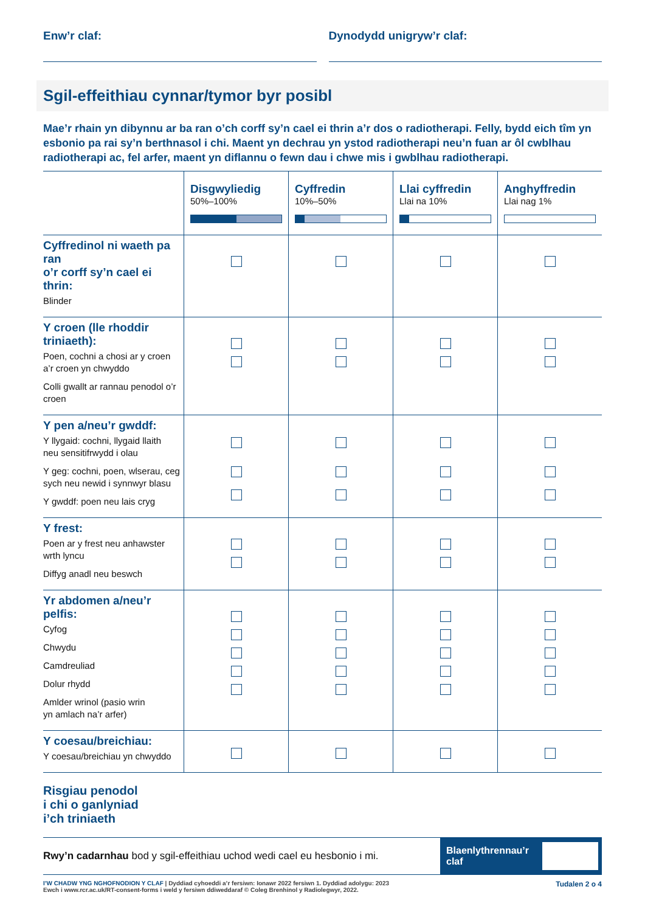Enw’r claf: Dynodydd unigryw’r claf:
Sgil-effeithiau cynnar/tymor byr posibl
Mae’r rhain yn dibynnu ar ba ran o’ch corff sy’n cael ei thrin a’r dos o radiotherapi. Felly, bydd eich tîm yn esbonio pa rai sy’n berthnasol i chi. Maent yn dechrau yn ystod radiotherapi neu’n fuan ar ôl cwblhau radiotherapi ac, fel arfer, maent yn diflannu o fewn dau i chwe mis i gwblhau radiotherapi.
| | Disgwyliedig 50%–100% | Cyffredin 10%–50% | Llai cyffredin Llai na 10% | Anghyffredin Llai nag 1% |
| --- | --- | --- | --- | --- |
| Cyffredinol ni waeth pa ran o’r corff sy’n cael ei thrin: Blinder | | | | |
| Y croen (lle rhoddir triniaeth): Poen, cochni a chosi ar y croen a’r croen yn chwyddo Colli gwallt ar rannau penodol o’r croen | | | | |
| Y pen a/neu’r gwddf: Y llygaid: cochni, llygaid llaith neu sensitifrwydd i olau Y geg: cochni, poen, wlserau, ceg sych neu newid i synnwyr blasu Y gwddf: poen neu lais cryg | | | | |
| Y frest: Poen ar y frest neu anhawster wrth lyncu Diffyg anadl neu beswch | | | | |
| Yr abdomen a/neu’r pelfis: Cyfog Chwydu Camdreuliad Dolur rhydd Amlder wrinol (pasio wrin yn amlach na’r arfer) | | | | |
| Y coesau/breichiau: Y coesau/breichiau yn chwyddo | | | | |
Risgiau penodol
i chi o ganlyniad
i’ch triniaeth
Rwy’n cadarnhau bod y sgil-effeithiau uchod wedi cael eu hesbonio i mi.
Blaenlythrennau’r claf
I’W CHADW YNG NGHOFNODION Y CLAF | Dyddiad cyhoeddi a’r fersiwn: Ionawr 2022 fersiwn 1. Dyddiad adolygu: 2023
Ewch i www.rcr.ac.uk/RT-consent-forms i weld y fersiwn ddiweddaraf © Coleg Brenhinol y Radiolegwyr, 2022.
Tudalen 2 o 4